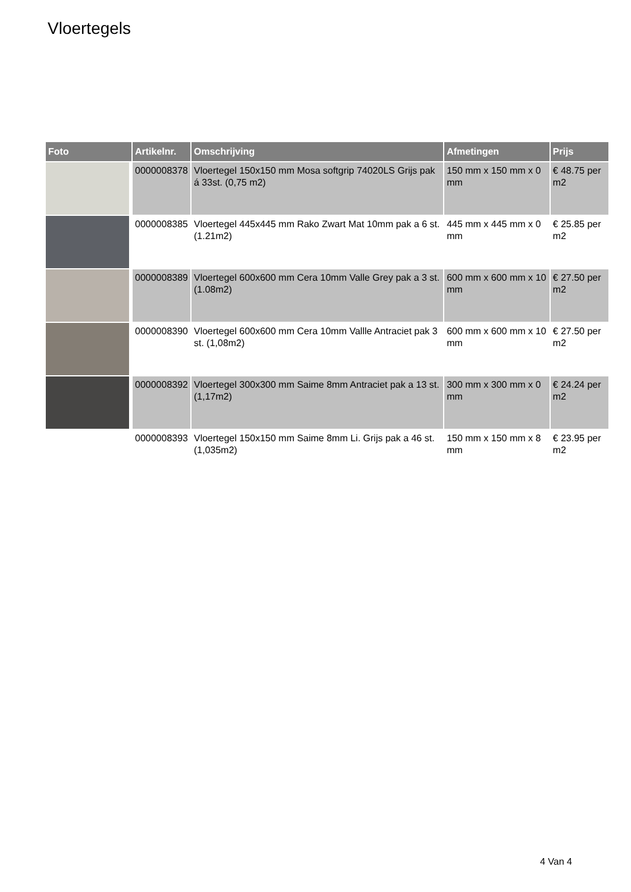Vloertegels
| Foto | Artikelnr. | Omschrijving | Afmetingen | Prijs |
| --- | --- | --- | --- | --- |
| | 0000008378 | Vloertegel 150x150 mm Mosa softgrip 74020LS Grijs pak á 33st. (0,75 m2) | 150 mm x 150 mm x 0 mm | € 48.75 per m2 |
| | 0000008385 | Vloertegel 445x445 mm Rako Zwart Mat 10mm pak a 6 st. (1.21m2) | 445 mm x 445 mm x 0 mm | € 25.85 per m2 |
| | 0000008389 | Vloertegel 600x600 mm Cera 10mm Valle Grey pak a 3 st. (1.08m2) | 600 mm x 600 mm x 10 mm | € 27.50 per m2 |
| | 0000008390 | Vloertegel 600x600 mm Cera 10mm Vallle Antraciet pak 3 st. (1,08m2) | 600 mm x 600 mm x 10 mm | € 27.50 per m2 |
| | 0000008392 | Vloertegel 300x300 mm Saime 8mm Antraciet pak a 13 st. (1,17m2) | 300 mm x 300 mm x 0 mm | € 24.24 per m2 |
| | 0000008393 | Vloertegel 150x150 mm Saime 8mm Li. Grijs pak a 46 st. (1,035m2) | 150 mm x 150 mm x 8 mm | € 23.95 per m2 |
4 Van 4